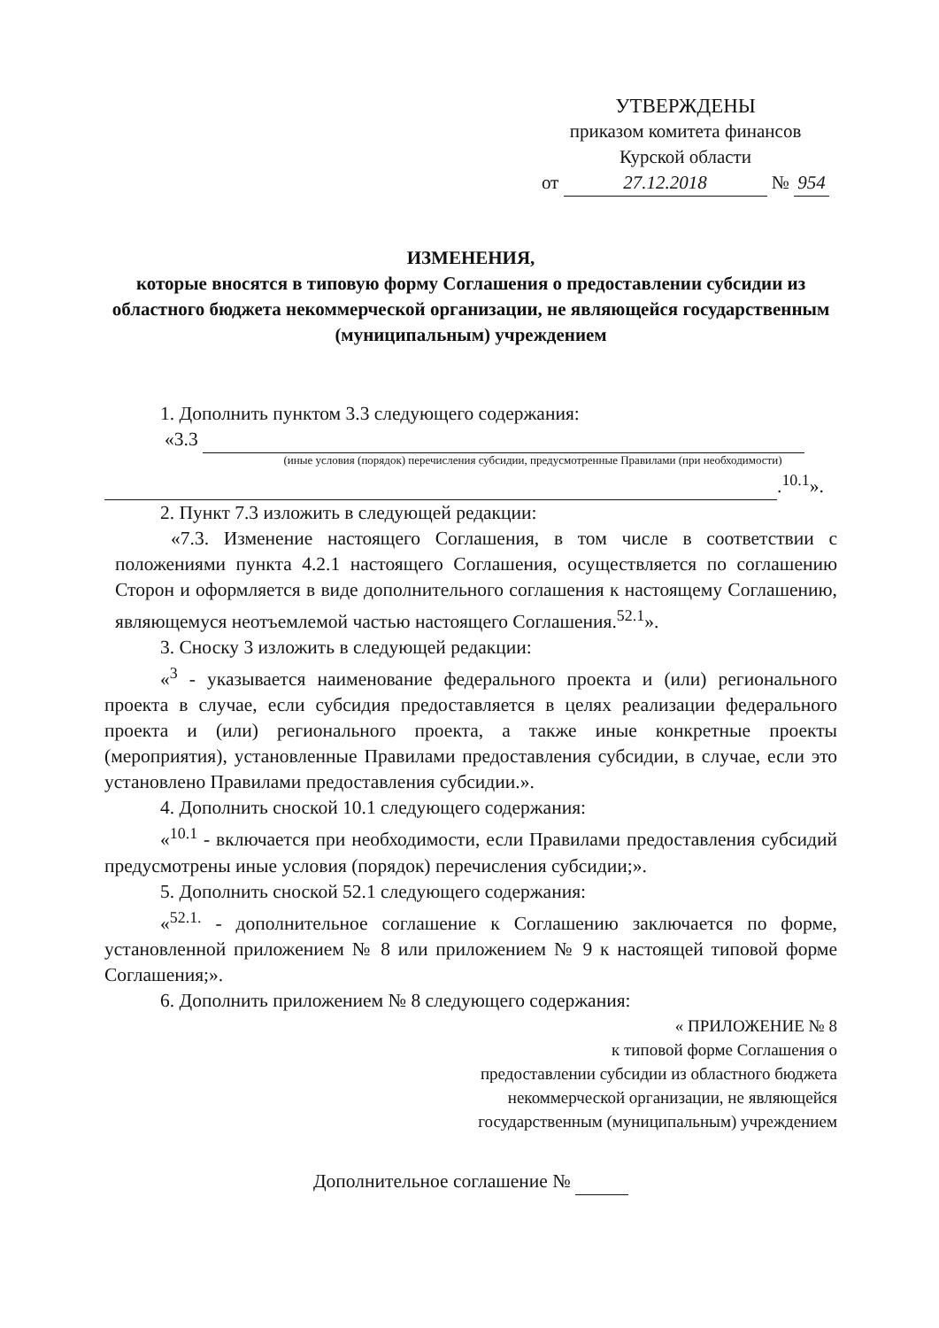УТВЕРЖДЕНЫ
приказом комитета финансов
Курской области
от 27.12.2018 № 954
ИЗМЕНЕНИЯ,
которые вносятся в типовую форму Соглашения о предоставлении субсидии из областного бюджета некоммерческой организации, не являющейся государственным (муниципальным) учреждением
1. Дополнить пунктом 3.3 следующего содержания:
«3.3
(иные условия (порядок) перечисления субсидии, предусмотренные Правилами (при необходимости)
.<sup>10.1</sup>».
2. Пункт 7.3 изложить в следующей редакции:
«7.3. Изменение настоящего Соглашения, в том числе в соответствии с положениями пункта 4.2.1 настоящего Соглашения, осуществляется по соглашению Сторон и оформляется в виде дополнительного соглашения к настоящему Соглашению, являющемуся неотъемлемой частью настоящего Соглашения.<sup>52.1</sup>».
3. Сноску 3 изложить в следующей редакции:
«<sup>3</sup> - указывается наименование федерального проекта и (или) регионального проекта в случае, если субсидия предоставляется в целях реализации федерального проекта и (или) регионального проекта, а также иные конкретные проекты (мероприятия), установленные Правилами предоставления субсидии, в случае, если это установлено Правилами предоставления субсидии.».
4. Дополнить сноской 10.1 следующего содержания:
«<sup>10.1</sup> - включается при необходимости, если Правилами предоставления субсидий предусмотрены иные условия (порядок) перечисления субсидии;».
5. Дополнить сноской 52.1 следующего содержания:
«<sup>52.1.</sup> - дополнительное соглашение к Соглашению заключается по форме, установленной приложением № 8 или приложением № 9 к настоящей типовой форме Соглашения;».
6. Дополнить приложением № 8 следующего содержания:
« ПРИЛОЖЕНИЕ № 8
к типовой форме Соглашения о
предоставлении субсидии из областного бюджета
некоммерческой организации, не являющейся
государственным (муниципальным) учреждением
Дополнительное соглашение №